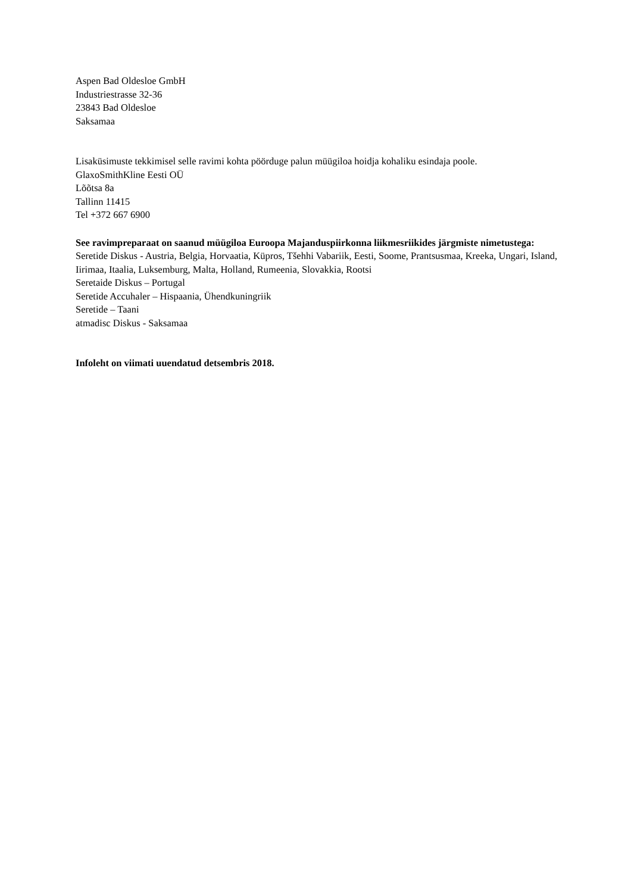Aspen Bad Oldesloe GmbH
Industriestrasse 32-36
23843 Bad Oldesloe
Saksamaa
Lisaküsimuste tekkimisel selle ravimi kohta pöörduge palun müügiloa hoidja kohaliku esindaja poole.
GlaxoSmithKline Eesti OÜ
Lõõtsa 8a
Tallinn 11415
Tel +372 667 6900
See ravimpreparaat on saanud müügiloa Euroopa Majanduspiirkonna liikmesriikides järgmiste nimetustega:
Seretide Diskus - Austria, Belgia, Horvaatia, Küpros, Tšehhi Vabariik, Eesti, Soome, Prantsusmaa, Kreeka, Ungari, Island, Iirimaa, Itaalia, Luksemburg, Malta, Holland, Rumeenia, Slovakkia, Rootsi
Seretaide Diskus – Portugal
Seretide Accuhaler – Hispaania, Ühendkuningriik
Seretide – Taani
atmadisc Diskus - Saksamaa
Infoleht on viimati uuendatud detsembris 2018.